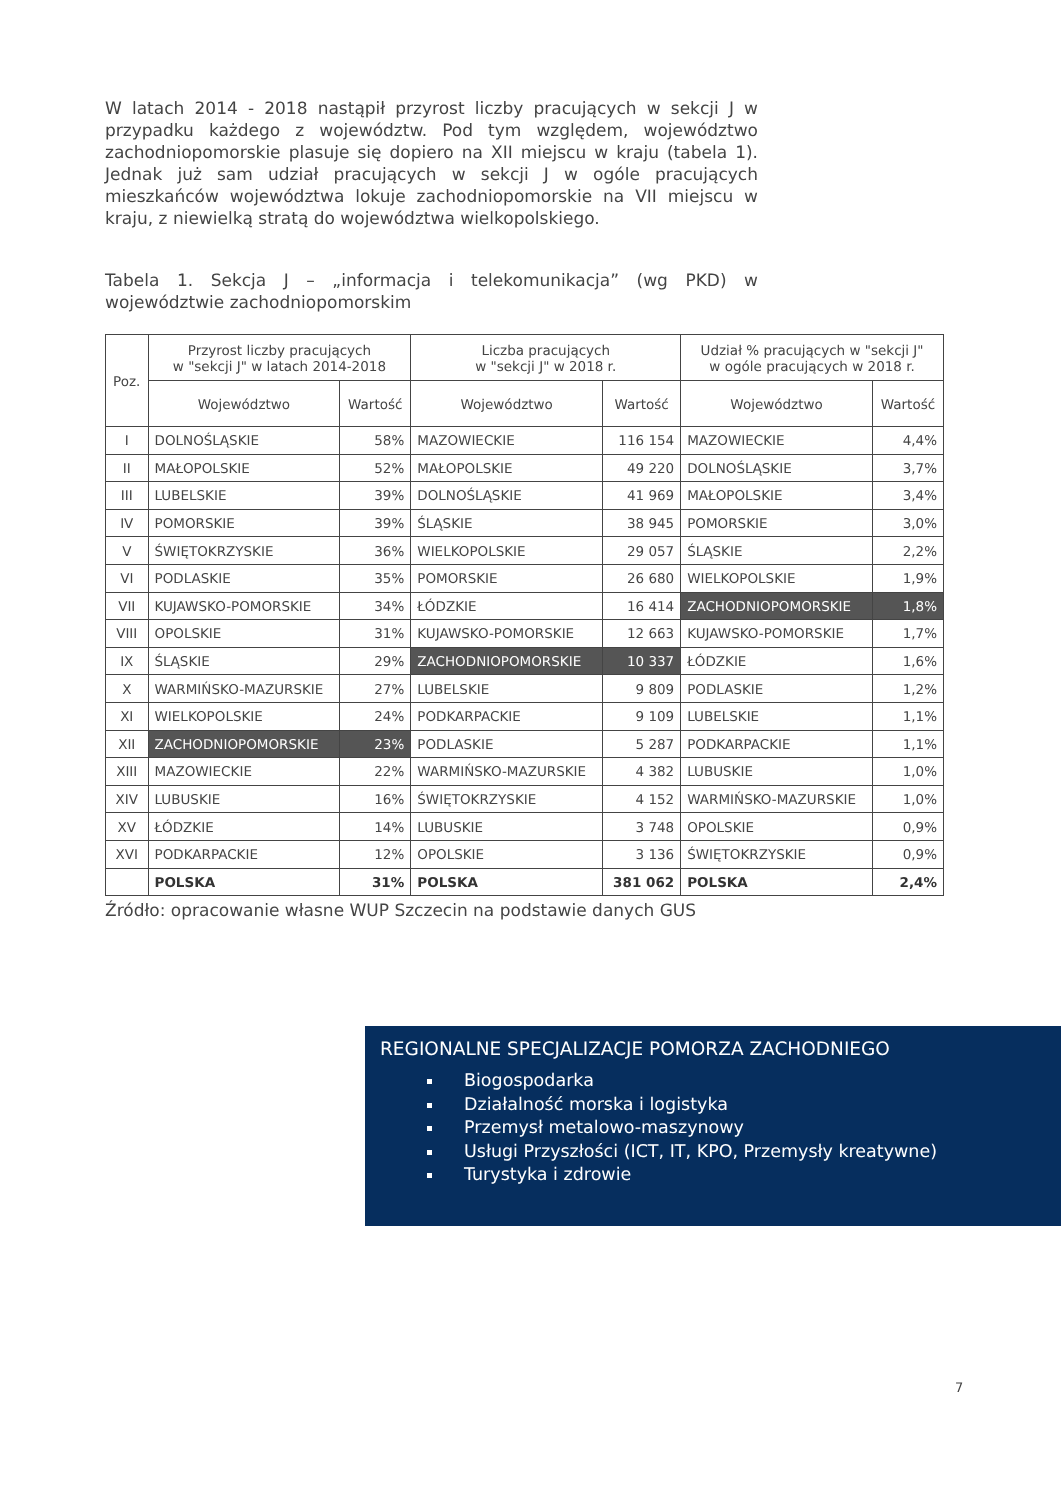W latach 2014 - 2018 nastąpił przyrost liczby pracujących w sekcji J w przypadku każdego z województw. Pod tym względem, województwo zachodniopomorskie plasuje się dopiero na XII miejscu w kraju (tabela 1). Jednak już sam udział pracujących w sekcji J w ogóle pracujących mieszkańców województwa lokuje zachodniopomorskie na VII miejscu w kraju, z niewielką stratą do województwa wielkopolskiego.
Tabela 1. Sekcja J – „informacja i telekomunikacja” (wg PKD) w województwie zachodniopomorskim
| Poz. | Przyrost liczby pracujących w "sekcji J" w latach 2014-2018 | | Liczba pracujących w "sekcji J" w 2018 r. | | Udział % pracujących w "sekcji J" w ogóle pracujących w 2018 r. | |
| --- | --- | --- | --- | --- | --- | --- |
| | Województwo | Wartość | Województwo | Wartość | Województwo | Wartość |
| I | DOLNOŚLĄSKIE | 58% | MAZOWIECKIE | 116 154 | MAZOWIECKIE | 4,4% |
| II | MAŁOPOLSKIE | 52% | MAŁOPOLSKIE | 49 220 | DOLNOŚLĄSKIE | 3,7% |
| III | LUBELSKIE | 39% | DOLNOŚLĄSKIE | 41 969 | MAŁOPOLSKIE | 3,4% |
| IV | POMORSKIE | 39% | ŚLĄSKIE | 38 945 | POMORSKIE | 3,0% |
| V | ŚWIĘTOKRZYSKIE | 36% | WIELKOPOLSKIE | 29 057 | ŚLĄSKIE | 2,2% |
| VI | PODLASKIE | 35% | POMORSKIE | 26 680 | WIELKOPOLSKIE | 1,9% |
| VII | KUJAWSKO-POMORSKIE | 34% | ŁÓDZKIE | 16 414 | ZACHODNIOPOMORSKIE | 1,8% |
| VIII | OPOLSKIE | 31% | KUJAWSKO-POMORSKIE | 12 663 | KUJAWSKO-POMORSKIE | 1,7% |
| IX | ŚLĄSKIE | 29% | ZACHODNIOPOMORSKIE | 10 337 | ŁÓDZKIE | 1,6% |
| X | WARMIŃSKO-MAZURSKIE | 27% | LUBELSKIE | 9 809 | PODLASKIE | 1,2% |
| XI | WIELKOPOLSKIE | 24% | PODKARPACKIE | 9 109 | LUBELSKIE | 1,1% |
| XII | ZACHODNIOPOMORSKIE | 23% | PODLASKIE | 5 287 | PODKARPACKIE | 1,1% |
| XIII | MAZOWIECKIE | 22% | WARMIŃSKO-MAZURSKIE | 4 382 | LUBUSKIE | 1,0% |
| XIV | LUBUSKIE | 16% | ŚWIĘTOKRZYSKIE | 4 152 | WARMIŃSKO-MAZURSKIE | 1,0% |
| XV | ŁÓDZKIE | 14% | LUBUSKIE | 3 748 | OPOLSKIE | 0,9% |
| XVI | PODKARPACKIE | 12% | OPOLSKIE | 3 136 | ŚWIĘTOKRZYSKIE | 0,9% |
| | POLSKA | 31% | POLSKA | 381 062 | POLSKA | 2,4% |
Źródło: opracowanie własne WUP Szczecin na podstawie danych GUS
REGIONALNE SPECJALIZACJE POMORZA ZACHODNIEGO
Biogospodarka
Działalność morska i logistyka
Przemysł metalowo-maszynowy
Usługi Przyszłości (ICT, IT, KPO, Przemysły kreatywne)
Turystyka i zdrowie
7